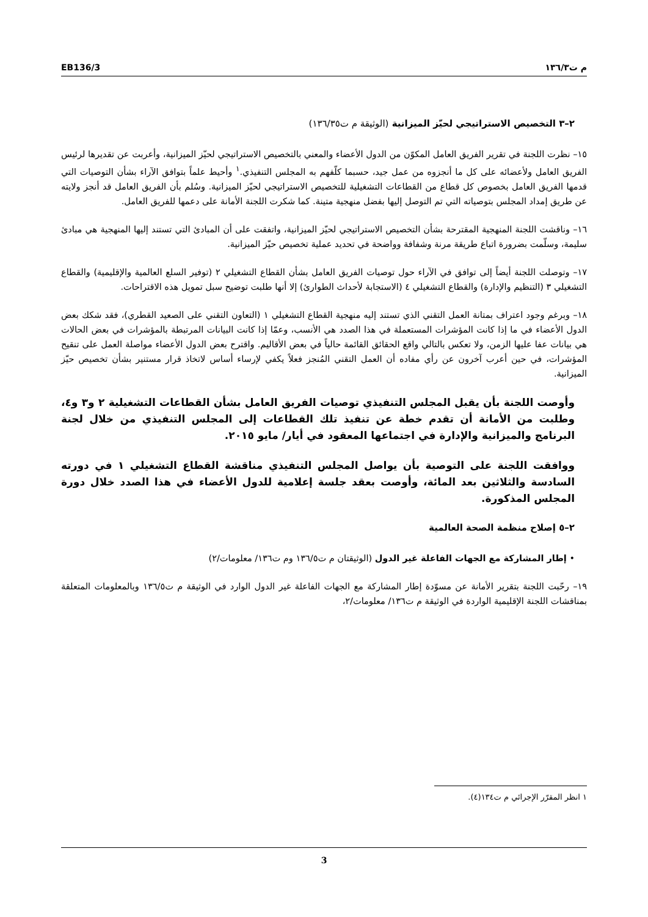EB136/3 م ت١٣٦/٣
٢–٣ التخصيص الاستراتيجي لحيّز الميزانية (الوثيقة م ت١٣٦/٣٥)
١٥– نظرت اللجنة في تقرير الفريق العامل المكوّن من الدول الأعضاء والمعني بالتخصيص الاستراتيجي لحيّز الميزانية، وأعربت عن تقديرها لرئيس الفريق العامل ولأعضائه على كل ما أنجزوه من عمل جيد، حسبما كلّفهم به المجلس التنفيذي.<sup>١</sup> وأحيط علماً بتوافق الآراء بشأن التوصيات التي قدمها الفريق العامل بخصوص كل قطاع من القطاعات التشغيلية للتخصيص الاستراتيجي لحيّز الميزانية. وسُلم بأن الفريق العامل قد أنجز ولايته عن طريق إمداد المجلس بتوصياته التي تم التوصل إليها بفضل منهجية متينة. كما شكرت اللجنة الأمانة على دعمها للفريق العامل.
١٦– وناقشت اللجنة المنهجية المقترحة بشأن التخصيص الاستراتيجي لحيّز الميزانية، واتفقت على أن المبادئ التي تستند إليها المنهجية هي مبادئ سليمة، وسلّمت بضرورة اتباع طريقة مرنة وشفافة وواضحة في تحديد عملية تخصيص حيّز الميزانية.
١٧– وتوصلت اللجنة أيضاً إلى توافق في الآراء حول توصيات الفريق العامل بشأن القطاع التشغيلي ٢ (توفير السلع العالمية والإقليمية) والقطاع التشغيلي ٣ (التنظيم والإدارة) والقطاع التشغيلي ٤ (الاستجابة لأحداث الطوارئ) إلا أنها طلبت توضيح سبل تمويل هذه الاقتراحات.
١٨– وبرغم وجود اعتراف بمتانة العمل التقني الذي تستند إليه منهجية القطاع التشغيلي ١ (التعاون التقني على الصعيد القطري)، فقد شكك بعض الدول الأعضاء في ما إذا كانت المؤشرات المستعملة في هذا الصدد هي الأنسب، وعمّا إذا كانت البيانات المرتبطة بالمؤشرات في بعض الحالات هي بيانات عفا عليها الزمن، ولا تعكس بالتالي واقع الحقائق القائمة حالياً في بعض الأقاليم. واقترح بعض الدول الأعضاء مواصلة العمل على تنقيح المؤشرات، في حين أعرب آخرون عن رأي مفاده أن العمل التقني المُنجز فعلاً يكفي لإرساء أساس لاتخاذ قرار مستنير بشأن تخصيص حيّز الميزانية.
وأوصت اللجنة بأن يقبل المجلس التنفيذي توصيات الفريق العامل بشأن القطاعات التشغيلية ٢ و٣ و٤، وطلبت من الأمانة أن تقدم خطة عن تنفيذ تلك القطاعات إلى المجلس التنفيذي من خلال لجنة البرنامج والميزانية والإدارة في اجتماعها المعقود في أيار/ مايو ٢٠١٥.
ووافقت اللجنة على التوصية بأن يواصل المجلس التنفيذي مناقشة القطاع التشغيلي ١ في دورته السادسة والثلاثين بعد المائة، وأوصت بعقد جلسة إعلامية للدول الأعضاء في هذا الصدد خلال دورة المجلس المذكورة.
٢–٥ إصلاح منظمة الصحة العالمية
• إطار المشاركة مع الجهات الفاعلة غير الدول (الوثيقتان م ت١٣٦/٥ وم ت١٣٦/ معلومات/٢)
١٩– رحّبت اللجنة بتقرير الأمانة عن مسوّدة إطار المشاركة مع الجهات الفاعلة غير الدول الوارد في الوثيقة م ت١٣٦/٥ وبالمعلومات المتعلقة بمناقشات اللجنة الإقليمية الواردة في الوثيقة م ت١٣٦/ معلومات/٢،
١ انظر المقرّر الإجرائي م ت١٣٤(٤).
3